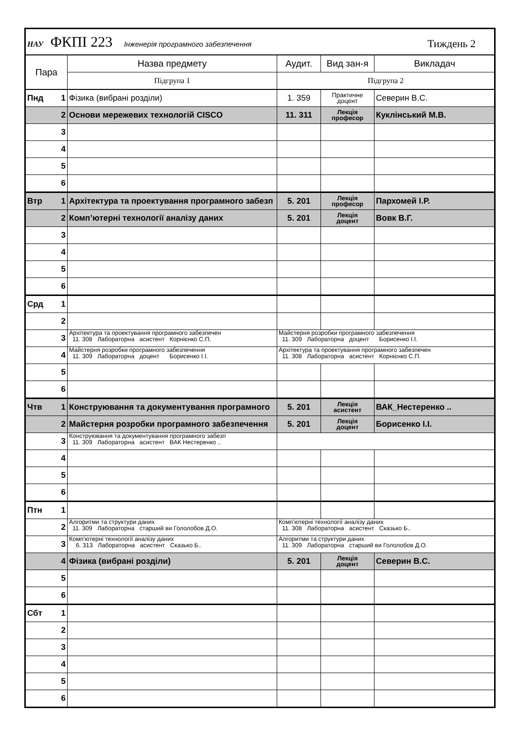| НАУ ФКПІ 223 Інженерія програмного забезпечення Тиждень 2 | | | | | |
| Пара | | Назва предмету | Аудит. | Вид зан-я | Викладач |
| | | Підгрупа 1 | Підгрупа 2 | | |
| Пнд | 1 | Фізика (вибрані розділи) | 1. 359 | Практичне доцент | Северин В.С. |
| | 2 | Основи мережевих технологій CISCO | 11. 311 | Лекція професор | Куклінський М.В. |
| | 3 | | | | |
| | 4 | | | | |
| | 5 | | | | |
| | 6 | | | | |
| Втр | 1 | Архітектура та проектування програмного забезп | 5. 201 | Лекція професор | Пархомей І.Р. |
| | 2 | Комп’ютерні технології аналізу даних | 5. 201 | Лекція доцент | Вовк В.Г. |
| | 3 | | | | |
| | 4 | | | | |
| | 5 | | | | |
| | 6 | | | | |
| Срд | 1 | | | | |
| | 2 | | | | |
| | 3 | Архітектура та проектування програмного забезпечен 11. 308 Лабораторна асистент Корнієнко С.П. | Майстерня розробки програмного забезпечення 11. 309 Лабораторна доцент Борисенко І.І. | | |
| | 4 | Майстерня розробки програмного забезпечення 11. 309 Лабораторна доцент Борисенко І.І. | Архітектура та проектування програмного забезпечен 11. 308 Лабораторна асистент Корнієнко С.П. | | |
| | 5 | | | | |
| | 6 | | | | |
| Чтв | 1 | Конструювання та документування програмного | 5. 201 | Лекція асистент | ВАК_Нестеренко .. |
| | 2 | Майстерня розробки програмного забезпечення | 5. 201 | Лекція доцент | Борисенко І.І. |
| | 3 | Конструювання та документування програмного забезп 11. 309 Лабораторна асистент ВАК Нестеренко .. | | | |
| | 4 | | | | |
| | 5 | | | | |
| | 6 | | | | |
| Птн | 1 | | | | |
| | 2 | Алгоритми та структури даних 11. 309 Лабораторна старший ви Гололобов Д.О. | Комп’ютерні технології аналізу даних 11. 308 Лабораторна асистент Сказько Б.. | | |
| | 3 | Комп’ютерні технології аналізу даних 6. 313 Лабораторна асистент Сказько Б.. | Алгоритми та структури даних 11. 309 Лабораторна старший ви Гололобов Д.О. | | |
| | 4 | Фізика (вибрані розділи) | 5. 201 | Лекція доцент | Северин В.С. |
| | 5 | | | | |
| | 6 | | | | |
| Сбт | 1 | | | | |
| | 2 | | | | |
| | 3 | | | | |
| | 4 | | | | |
| | 5 | | | | |
| | 6 | | | | |